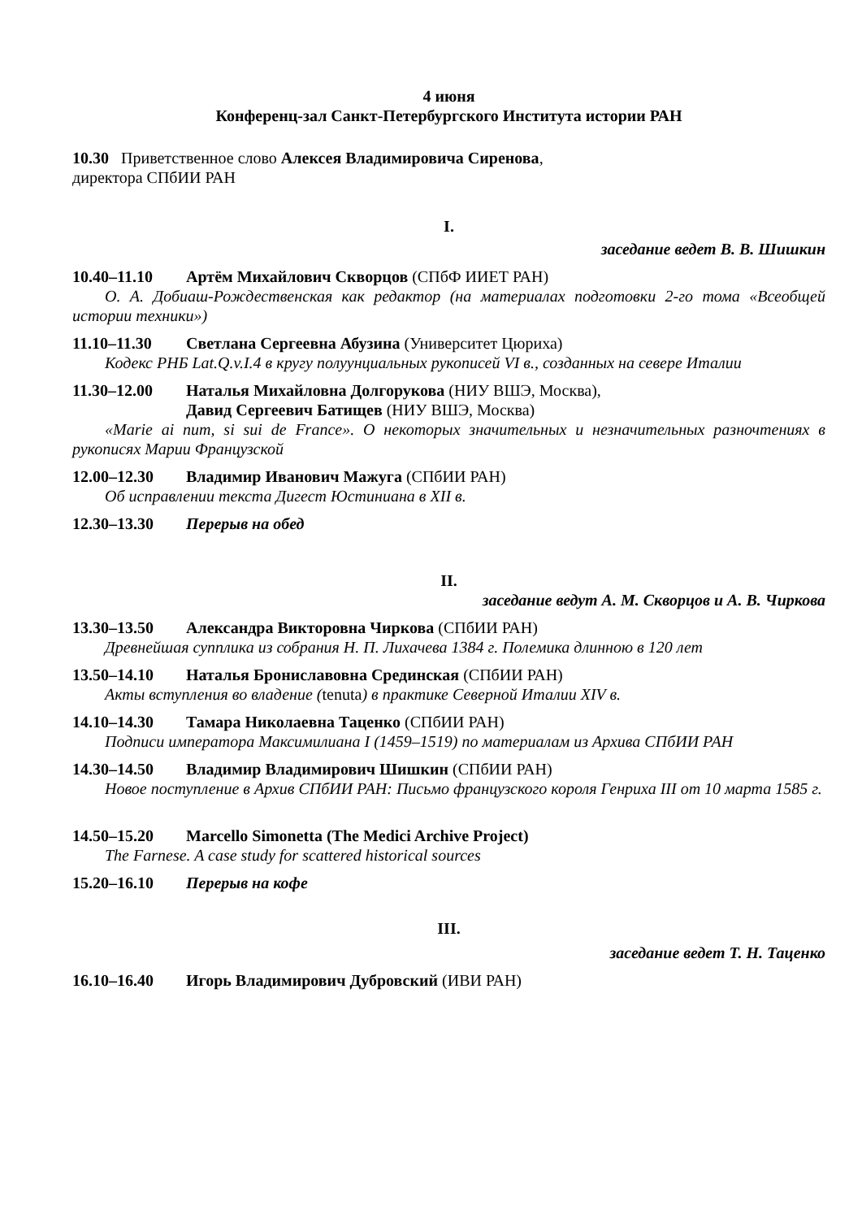4 июня
Конференц-зал Санкт-Петербургского Института истории РАН
10.30 Приветственное слово Алексея Владимировича Сиренова,
директора СПбИИ РАН
I.
заседание ведет В. В. Шишкин
10.40–11.10 Артём Михайлович Скворцов (СПбФ ИИЕТ РАН)
О. А. Добиаш-Рождественская как редактор (на материалах подготовки 2-го тома «Всеобщей истории техники»)
11.10–11.30 Светлана Сергеевна Абузина (Университет Цюриха)
Кодекс РНБ Lat.Q.v.I.4 в кругу полуунциальных рукописей VI в., созданных на севере Италии
11.30–12.00 Наталья Михайловна Долгорукова (НИУ ВШЭ, Москва),
Давид Сергеевич Батищев (НИУ ВШЭ, Москва)
«Marie ai num, si sui de France». О некоторых значительных и незначительных разночтениях в рукописях Марии Французской
12.00–12.30 Владимир Иванович Мажуга (СПбИИ РАН)
Об исправлении текста Дигест Юстиниана в XII в.
12.30–13.30 Перерыв на обед
II.
заседание ведут А. М. Скворцов и А. В. Чиркова
13.30–13.50 Александра Викторовна Чиркова (СПбИИ РАН)
Древнейшая супплика из собрания Н. П. Лихачева 1384 г. Полемика длинною в 120 лет
13.50–14.10 Наталья Брониславовна Срединская (СПбИИ РАН)
Акты вступления во владение (tenuta) в практике Северной Италии XIV в.
14.10–14.30 Тамара Николаевна Таценко (СПбИИ РАН)
Подписи императора Максимилиана I (1459–1519) по материалам из Архива СПбИИ РАН
14.30–14.50 Владимир Владимирович Шишкин (СПбИИ РАН)
Новое поступление в Архив СПбИИ РАН: Письмо французского короля Генриха III от 10 марта 1585 г.
14.50–15.20 Marcello Simonetta (The Medici Archive Project)
The Farnese. A case study for scattered historical sources
15.20–16.10 Перерыв на кофе
III.
заседание ведет Т. Н. Таценко
16.10–16.40 Игорь Владимирович Дубровский (ИВИ РАН)